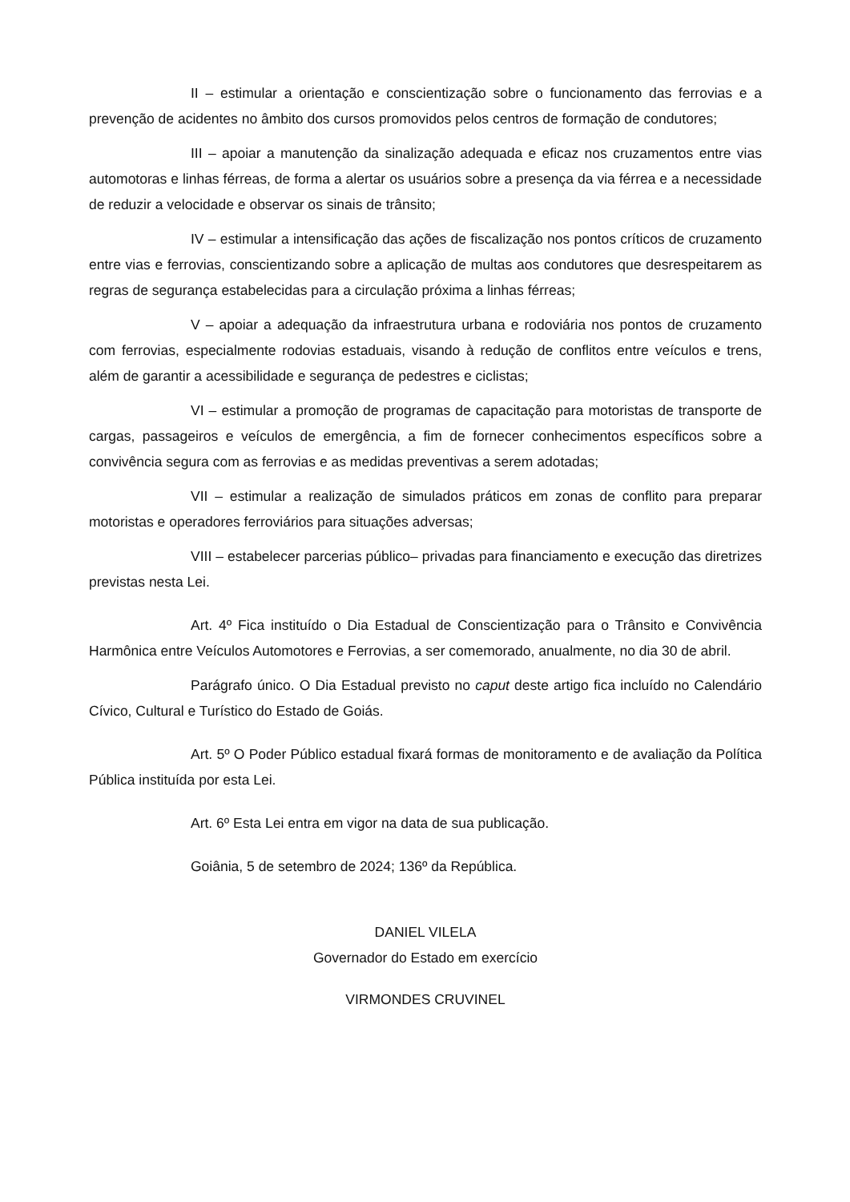II – estimular a orientação e conscientização sobre o funcionamento das ferrovias e a prevenção de acidentes no âmbito dos cursos promovidos pelos centros de formação de condutores;
III – apoiar a manutenção da sinalização adequada e eficaz nos cruzamentos entre vias automotoras e linhas férreas, de forma a alertar os usuários sobre a presença da via férrea e a necessidade de reduzir a velocidade e observar os sinais de trânsito;
IV – estimular a intensificação das ações de fiscalização nos pontos críticos de cruzamento entre vias e ferrovias, conscientizando sobre a aplicação de multas aos condutores que desrespeitarem as regras de segurança estabelecidas para a circulação próxima a linhas férreas;
V – apoiar a adequação da infraestrutura urbana e rodoviária nos pontos de cruzamento com ferrovias, especialmente rodovias estaduais, visando à redução de conflitos entre veículos e trens, além de garantir a acessibilidade e segurança de pedestres e ciclistas;
VI – estimular a promoção de programas de capacitação para motoristas de transporte de cargas, passageiros e veículos de emergência, a fim de fornecer conhecimentos específicos sobre a convivência segura com as ferrovias e as medidas preventivas a serem adotadas;
VII – estimular a realização de simulados práticos em zonas de conflito para preparar motoristas e operadores ferroviários para situações adversas;
VIII – estabelecer parcerias público– privadas para financiamento e execução das diretrizes previstas nesta Lei.
Art. 4º Fica instituído o Dia Estadual de Conscientização para o Trânsito e Convivência Harmônica entre Veículos Automotores e Ferrovias, a ser comemorado, anualmente, no dia 30 de abril.
Parágrafo único. O Dia Estadual previsto no caput deste artigo fica incluído no Calendário Cívico, Cultural e Turístico do Estado de Goiás.
Art. 5º O Poder Público estadual fixará formas de monitoramento e de avaliação da Política Pública instituída por esta Lei.
Art. 6º Esta Lei entra em vigor na data de sua publicação.
Goiânia, 5 de setembro de 2024; 136º da República.
DANIEL VILELA
Governador do Estado em exercício
VIRMONDES CRUVINEL